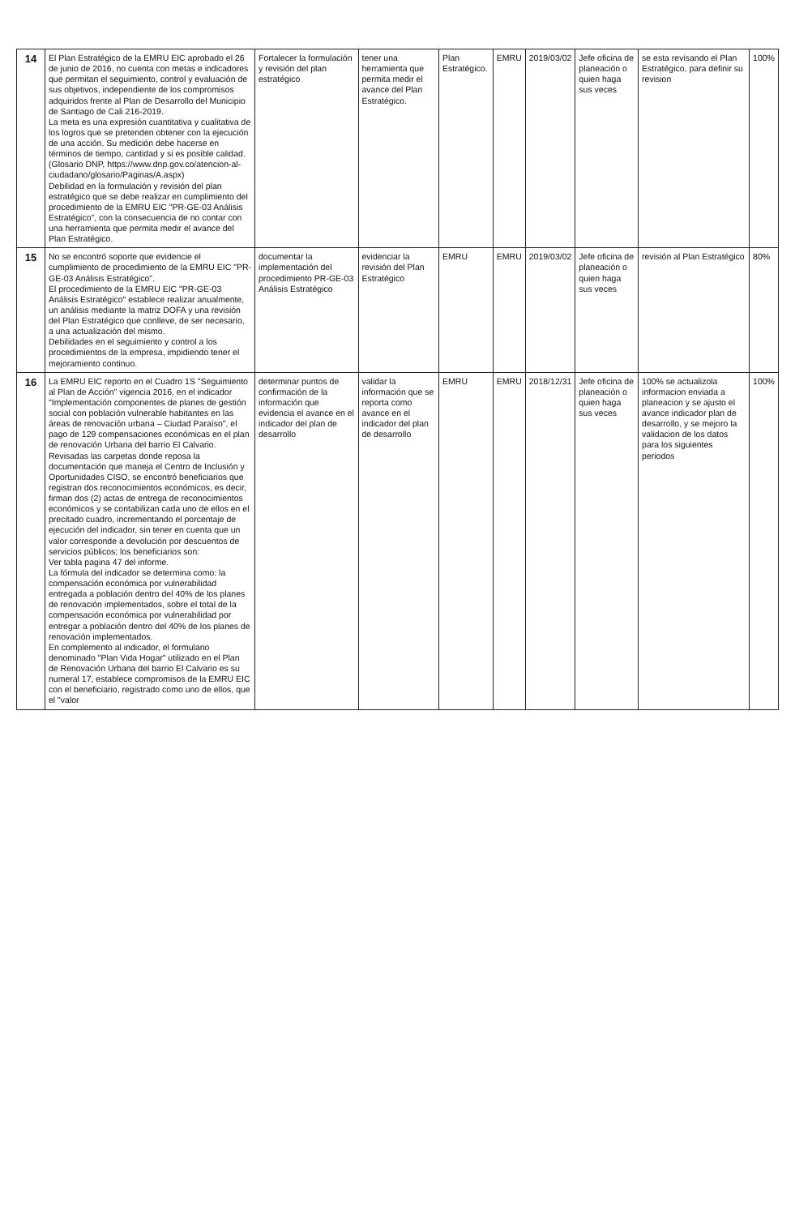| 14 | El Plan Estratégico de la EMRU EIC aprobado el 26 de junio de 2016, no cuenta con metas e indicadores que permitan el seguimiento, control y evaluación de sus objetivos, independiente de los compromisos adquiridos frente al Plan de Desarrollo del Municipio de Santiago de Cali 216-2019. La meta es una expresión cuantitativa y cualitativa de los logros que se pretenden obtener con la ejecución de una acción. Su medición debe hacerse en términos de tiempo, cantidad y si es posible calidad. (Glosario DNP, https://www.dnp.gov.co/atencion-al-ciudadano/glosario/Paginas/A.aspx) Debilidad en la formulación y revisión del plan estratégico que se debe realizar en cumplimiento del procedimiento de la EMRU EIC "PR-GE-03 Análisis Estratégico", con la consecuencia de no contar con una herramienta que permita medir el avance del Plan Estratégico. | Fortalecer la formulación y revisión del plan estratégico | tener una herramienta que permita medir el avance del Plan Estratégico. | Plan Estratégico. | EMRU | 2019/03/02 | Jefe oficina de planeación o quien haga sus veces | se esta revisando el Plan Estratégico, para definir su revision | 100% |
| 15 | No se encontró soporte que evidencie el cumplimiento de procedimiento de la EMRU EIC "PR-GE-03 Análisis Estratégico". El procedimiento de la EMRU EIC "PR-GE-03 Análisis Estratégico" establece realizar anualmente, un análisis mediante la matriz DOFA y una revisión del Plan Estratégico que conlleve, de ser necesario, a una actualización del mismo. Debilidades en el seguimiento y control a los procedimientos de la empresa, impidiendo tener el mejoramiento continuo. | documentar la implementación del procedimiento PR-GE-03 Análisis Estratégico | evidenciar la revisión del Plan Estratégico | EMRU | EMRU | 2019/03/02 | Jefe oficina de planeación o quien haga sus veces | revisión al Plan Estratégico | 80% |
| 16 | La EMRU EIC reporto en el Cuadro 1S "Seguimiento al Plan de Acción" vigencia 2016, en el indicador "Implementación componentes de planes de gestión social con población vulnerable habitantes en las áreas de renovación urbana – Ciudad Paraíso", el pago de 129 compensaciones económicas en el plan de renovación Urbana del barrio El Calvario. Revisadas las carpetas donde reposa la documentación que maneja el Centro de Inclusión y Oportunidades CISO, se encontró beneficiarios que registran dos reconocimientos económicos, es decir, firman dos (2) actas de entrega de reconocimientos económicos y se contabilizan cada uno de ellos en el precitado cuadro, incrementando el porcentaje de ejecución del indicador, sin tener en cuenta que un valor corresponde a devolución por descuentos de servicios públicos; los beneficiarios son: Ver tabla pagina 47 del informe. La fórmula del indicador se determina como: la compensación económica por vulnerabilidad entregada a población dentro del 40% de los planes de renovación implementados, sobre el total de la compensación económica por vulnerabilidad por entregar a población dentro del 40% de los planes de renovación implementados. En complemento al indicador, el formulario denominado "Plan Vida Hogar" utilizado en el Plan de Renovación Urbana del barrio El Calvario es su numeral 17, establece compromisos de la EMRU EIC con el beneficiario, registrado como uno de ellos, que el "valor | determinar puntos de confirmación de la información que evidencia el avance en el indicador del plan de desarrollo | validar la información que se reporta como avance en el indicador del plan de desarrollo | EMRU | EMRU | 2018/12/31 | Jefe oficina de planeación o quien haga sus veces | 100% se actualizola informacion enviada a planeacion y se ajusto el avance indicador plan de desarrollo, y se mejoro la validacion de los datos para los siguientes periodos | 100% |